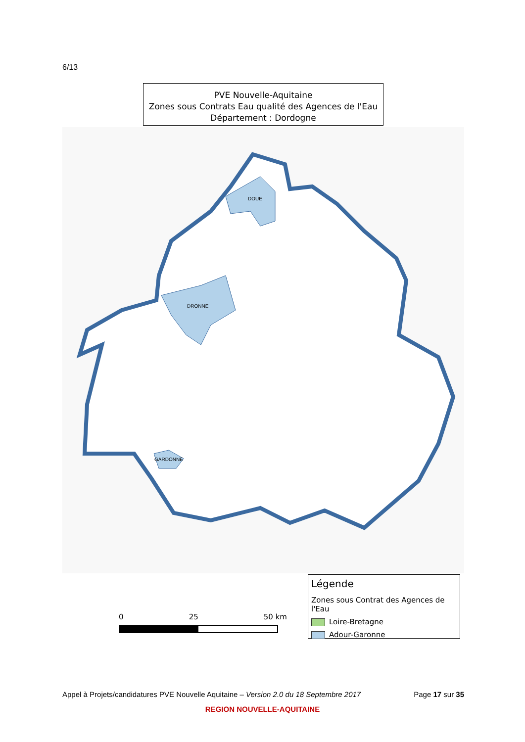6/13
PVE Nouvelle-Aquitaine
Zones sous Contrats Eau qualité des Agences de l'Eau
Département : Dordogne
DOUE
DRONNE
GARDONNE
0 25 50 km
Légende
Zones sous Contrat des Agences de l'Eau
Loire-Bretagne
Adour-Garonne
Appel à Projets/candidatures PVE Nouvelle Aquitaine – Version 2.0 du 18 Septembre 2017 Page 17 sur 35
REGION NOUVELLE-AQUITAINE